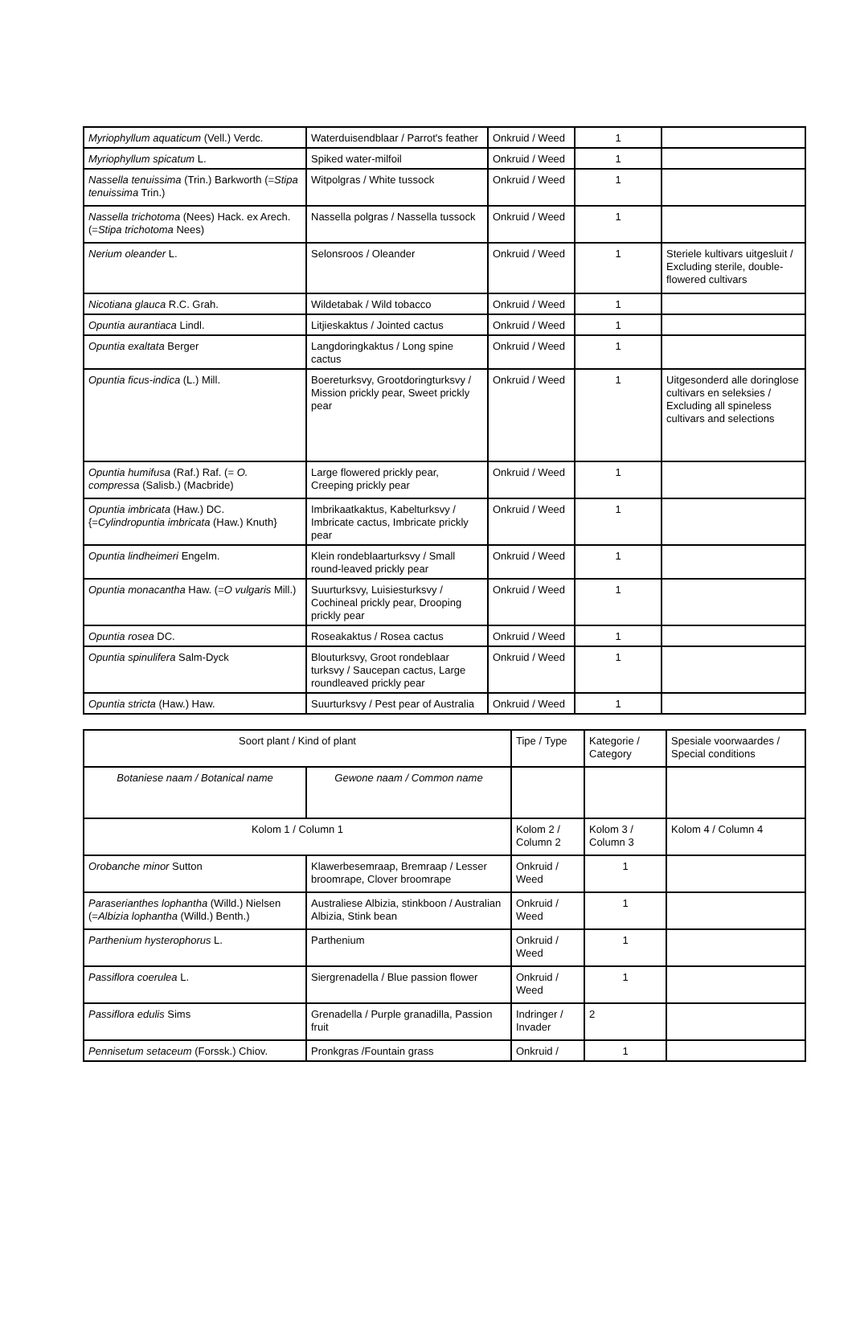| Myriophyllum aquaticum (Vell.) Verdc. | Waterduisendblaar / Parrot's feather | Onkruid / Weed | 1 | |
| Myriophyllum spicatum L. | Spiked water-milfoil | Onkruid / Weed | 1 | |
| Nassella tenuissima (Trin.) Barkworth (= Stipa tenuissima Trin.) | Witpolgras / White tussock | Onkruid / Weed | 1 | |
| Nassella trichotoma (Nees) Hack. ex Arech. (= Stipa trichotoma Nees) | Nassella polgras / Nassella tussock | Onkruid / Weed | 1 | |
| Nerium oleander L. | Selonsroos / Oleander | Onkruid / Weed | 1 | Steriele kultivars uitgesluit / Excluding sterile, double-flowered cultivars |
| Nicotiana glauca R.C. Grah. | Wildetabak / Wild tobacco | Onkruid / Weed | 1 | |
| Opuntia aurantiaca Lindl. | Litjieskaktus / Jointed cactus | Onkruid / Weed | 1 | |
| Opuntia exaltata Berger | Langdoringkaktus / Long spine cactus | Onkruid / Weed | 1 | |
| Opuntia ficus-indica (L.) Mill. | Boereturksvy, Grootdoringturksvy / Mission prickly pear, Sweet prickly pear | Onkruid / Weed | 1 | Uitgesonderd alle doringlose cultivars en seleksies / Excluding all spineless cultivars and selections |
| Opuntia humifusa (Raf.) Raf. (= O. compressa (Salisb.) (Macbride) | Large flowered prickly pear, Creeping prickly pear | Onkruid / Weed | 1 | |
| Opuntia imbricata (Haw.) DC. {= Cylindropuntia imbricata (Haw.) Knuth} | Imbrikaatkaktus, Kabelturksvy / Imbricate cactus, Imbricate prickly pear | Onkruid / Weed | 1 | |
| Opuntia lindheimeri Engelm. | Klein rondeblaarturksvy / Small round-leaved prickly pear | Onkruid / Weed | 1 | |
| Opuntia monacantha Haw. (= O vulgaris Mill.) | Suurturksvy, Luisiesturksvy / Cochineal prickly pear, Drooping prickly pear | Onkruid / Weed | 1 | |
| Opuntia rosea DC. | Roseakaktus / Rosea cactus | Onkruid / Weed | 1 | |
| Opuntia spinulifera Salm-Dyck | Blouturksvy, Groot rondeblaar turksvy / Saucepan cactus, Large roundleaved prickly pear | Onkruid / Weed | 1 | |
| Opuntia stricta (Haw.) Haw. | Suurturksvy / Pest pear of Australia | Onkruid / Weed | 1 | |
| Soort plant / Kind of plant | | Tipe / Type | Kategorie / Category | Spesiale voorwaardes / Special conditions |
| --- | --- | --- | --- | --- |
| Botaniese naam / Botanical name | Gewone naam / Common name | | | |
| Kolom 1 / Column 1 | | Kolom 2 / Column 2 | Kolom 3 / Column 3 | Kolom 4 / Column 4 |
| Orobanche minor Sutton | Klawerbesemraap, Bremraap / Lesser broomrape, Clover broomrape | Onkruid / Weed | 1 | |
| Paraserianthes lophantha (Willd.) Nielsen (= Albizia lophantha (Willd.) Benth.) | Australiese Albizia, stinkboon / Australian Albizia, Stink bean | Onkruid / Weed | 1 | |
| Parthenium hysterophorus L. | Parthenium | Onkruid / Weed | 1 | |
| Passiflora coerulea L. | Siergrenadella / Blue passion flower | Onkruid / Weed | 1 | |
| Passiflora edulis Sims | Grenadella / Purple granadilla, Passion fruit | Indringer / Invader | 2 | |
| Pennisetum setaceum (Forssk.) Chiov. | Pronkgras /Fountain grass | Onkruid / | 1 | |